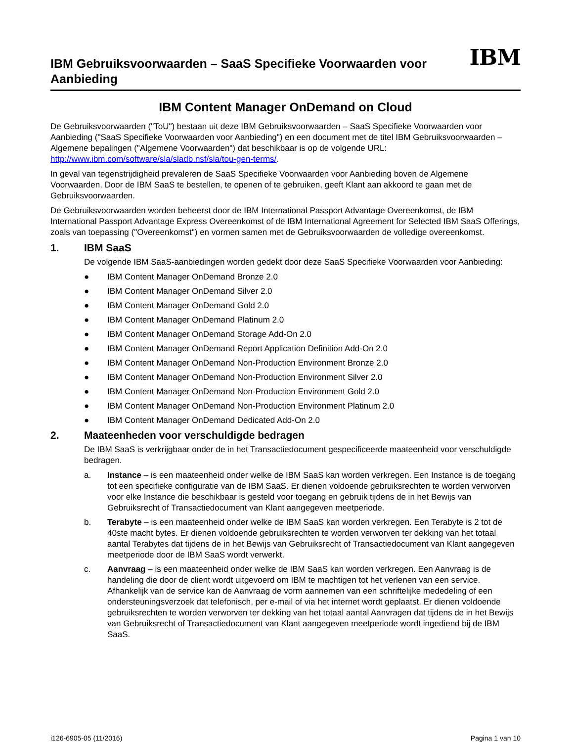IBM Gebruiksvoorwaarden – SaaS Specifieke Voorwaarden voor
Aanbieding
IBM
IBM Content Manager OnDemand on Cloud
De Gebruiksvoorwaarden ("ToU") bestaan uit deze IBM Gebruiksvoorwaarden – SaaS Specifieke Voorwaarden voor Aanbieding ("SaaS Specifieke Voorwaarden voor Aanbieding") en een document met de titel IBM Gebruiksvoorwaarden – Algemene bepalingen ("Algemene Voorwaarden") dat beschikbaar is op de volgende URL: http://www.ibm.com/software/sla/sladb.nsf/sla/tou-gen-terms/.
In geval van tegenstrijdigheid prevaleren de SaaS Specifieke Voorwaarden voor Aanbieding boven de Algemene Voorwaarden. Door de IBM SaaS te bestellen, te openen of te gebruiken, geeft Klant aan akkoord te gaan met de Gebruiksvoorwaarden.
De Gebruiksvoorwaarden worden beheerst door de IBM International Passport Advantage Overeenkomst, de IBM International Passport Advantage Express Overeenkomst of de IBM International Agreement for Selected IBM SaaS Offerings, zoals van toepassing ("Overeenkomst") en vormen samen met de Gebruiksvoorwaarden de volledige overeenkomst.
1. IBM SaaS
De volgende IBM SaaS-aanbiedingen worden gedekt door deze SaaS Specifieke Voorwaarden voor Aanbieding:
● IBM Content Manager OnDemand Bronze 2.0
● IBM Content Manager OnDemand Silver 2.0
● IBM Content Manager OnDemand Gold 2.0
● IBM Content Manager OnDemand Platinum 2.0
● IBM Content Manager OnDemand Storage Add-On 2.0
● IBM Content Manager OnDemand Report Application Definition Add-On 2.0
● IBM Content Manager OnDemand Non-Production Environment Bronze 2.0
● IBM Content Manager OnDemand Non-Production Environment Silver 2.0
● IBM Content Manager OnDemand Non-Production Environment Gold 2.0
● IBM Content Manager OnDemand Non-Production Environment Platinum 2.0
● IBM Content Manager OnDemand Dedicated Add-On 2.0
2. Maateenheden voor verschuldigde bedragen
De IBM SaaS is verkrijgbaar onder de in het Transactiedocument gespecificeerde maateenheid voor verschuldigde bedragen.
a. Instance – is een maateenheid onder welke de IBM SaaS kan worden verkregen. Een Instance is de toegang tot een specifieke configuratie van de IBM SaaS. Er dienen voldoende gebruiksrechten te worden verworven voor elke Instance die beschikbaar is gesteld voor toegang en gebruik tijdens de in het Bewijs van Gebruiksrecht of Transactiedocument van Klant aangegeven meetperiode.
b. Terabyte – is een maateenheid onder welke de IBM SaaS kan worden verkregen. Een Terabyte is 2 tot de 40ste macht bytes. Er dienen voldoende gebruiksrechten te worden verworven ter dekking van het totaal aantal Terabytes dat tijdens de in het Bewijs van Gebruiksrecht of Transactiedocument van Klant aangegeven meetperiode door de IBM SaaS wordt verwerkt.
c. Aanvraag – is een maateenheid onder welke de IBM SaaS kan worden verkregen. Een Aanvraag is de handeling die door de client wordt uitgevoerd om IBM te machtigen tot het verlenen van een service. Afhankelijk van de service kan de Aanvraag de vorm aannemen van een schriftelijke mededeling of een ondersteuningsverzoek dat telefonisch, per e-mail of via het internet wordt geplaatst. Er dienen voldoende gebruiksrechten te worden verworven ter dekking van het totaal aantal Aanvragen dat tijdens de in het Bewijs van Gebruiksrecht of Transactiedocument van Klant aangegeven meetperiode wordt ingediend bij de IBM SaaS.
i126-6905-05 (11/2016) Pagina 1 van 10